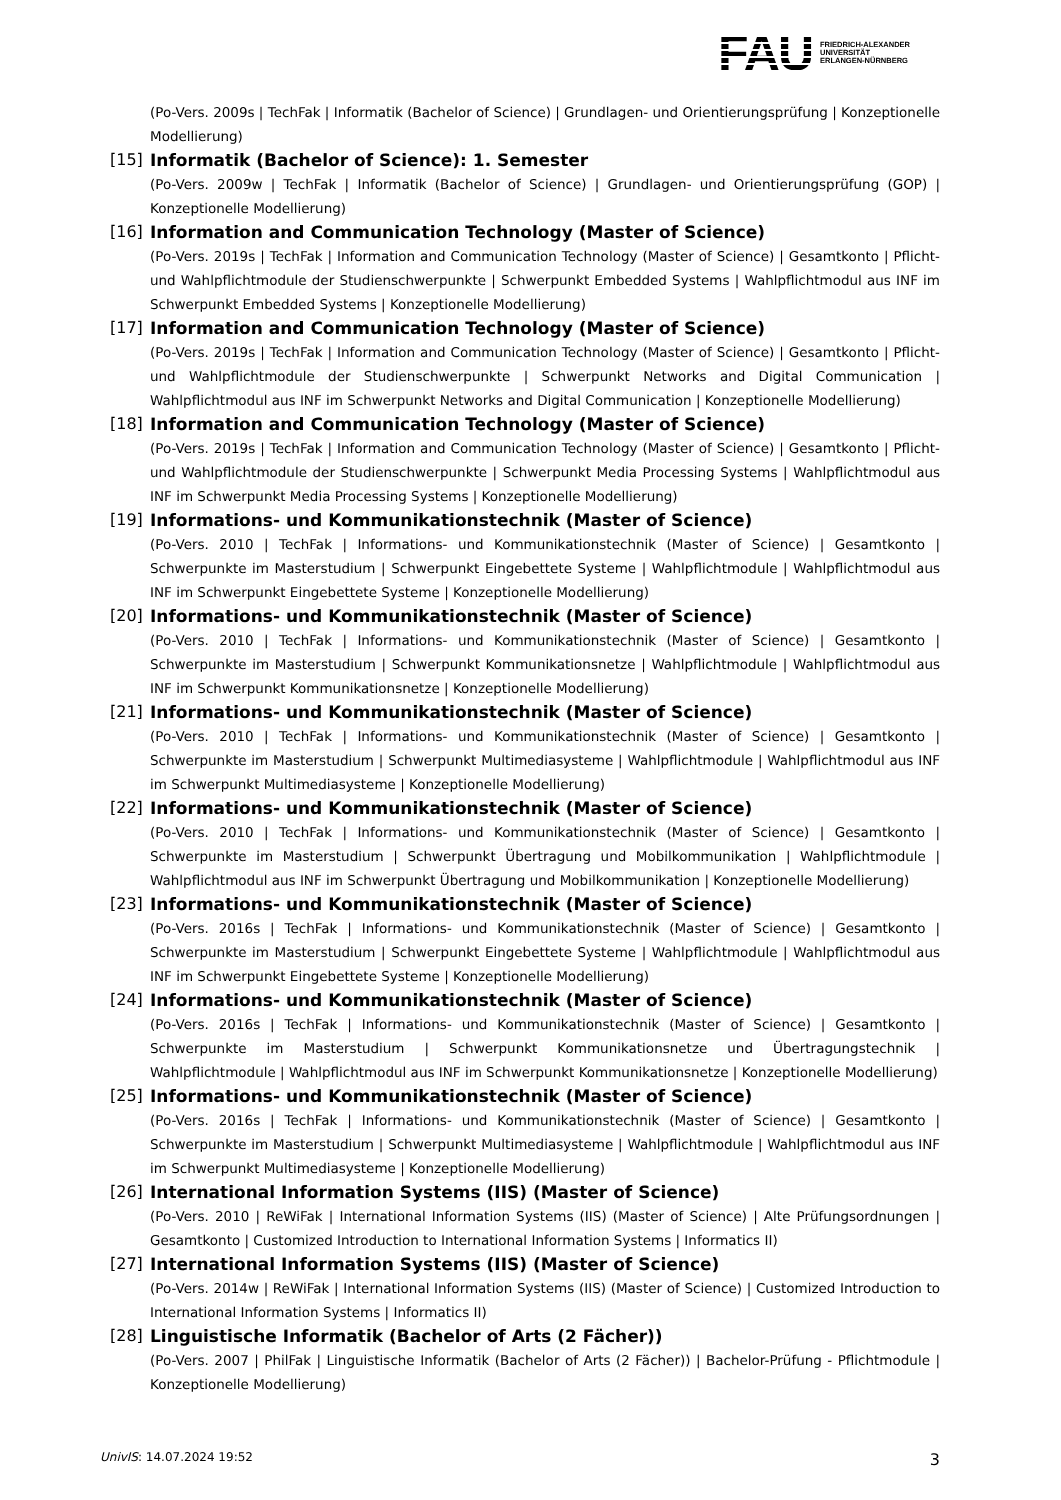FAU
FRIEDRICH-ALEXANDER
UNIVERSITÄT
ERLANGEN-NÜRNBERG
(Po-Vers. 2009s | TechFak | Informatik (Bachelor of Science) | Grundlagen- und Orientierungsprüfung | Konzeptionelle Modellierung)
[15] Informatik (Bachelor of Science): 1. Semester
(Po-Vers. 2009w | TechFak | Informatik (Bachelor of Science) | Grundlagen- und Orientierungsprüfung (GOP) | Konzeptionelle Modellierung)
[16] Information and Communication Technology (Master of Science)
(Po-Vers. 2019s | TechFak | Information and Communication Technology (Master of Science) | Gesamtkonto | Pflicht- und Wahlpflichtmodule der Studienschwerpunkte | Schwerpunkt Embedded Systems | Wahlpflichtmodul aus INF im Schwerpunkt Embedded Systems | Konzeptionelle Modellierung)
[17] Information and Communication Technology (Master of Science)
(Po-Vers. 2019s | TechFak | Information and Communication Technology (Master of Science) | Gesamtkonto | Pflicht- und Wahlpflichtmodule der Studienschwerpunkte | Schwerpunkt Networks and Digital Communication | Wahlpflichtmodul aus INF im Schwerpunkt Networks and Digital Communication | Konzeptionelle Modellierung)
[18] Information and Communication Technology (Master of Science)
(Po-Vers. 2019s | TechFak | Information and Communication Technology (Master of Science) | Gesamtkonto | Pflicht- und Wahlpflichtmodule der Studienschwerpunkte | Schwerpunkt Media Processing Systems | Wahlpflichtmodul aus INF im Schwerpunkt Media Processing Systems | Konzeptionelle Modellierung)
[19] Informations- und Kommunikationstechnik (Master of Science)
(Po-Vers. 2010 | TechFak | Informations- und Kommunikationstechnik (Master of Science) | Gesamtkonto | Schwerpunkte im Masterstudium | Schwerpunkt Eingebettete Systeme | Wahlpflichtmodule | Wahlpflichtmodul aus INF im Schwerpunkt Eingebettete Systeme | Konzeptionelle Modellierung)
[20] Informations- und Kommunikationstechnik (Master of Science)
(Po-Vers. 2010 | TechFak | Informations- und Kommunikationstechnik (Master of Science) | Gesamtkonto | Schwerpunkte im Masterstudium | Schwerpunkt Kommunikationsnetze | Wahlpflichtmodule | Wahlpflichtmodul aus INF im Schwerpunkt Kommunikationsnetze | Konzeptionelle Modellierung)
[21] Informations- und Kommunikationstechnik (Master of Science)
(Po-Vers. 2010 | TechFak | Informations- und Kommunikationstechnik (Master of Science) | Gesamtkonto | Schwerpunkte im Masterstudium | Schwerpunkt Multimediasysteme | Wahlpflichtmodule | Wahlpflichtmodul aus INF im Schwerpunkt Multimediasysteme | Konzeptionelle Modellierung)
[22] Informations- und Kommunikationstechnik (Master of Science)
(Po-Vers. 2010 | TechFak | Informations- und Kommunikationstechnik (Master of Science) | Gesamtkonto | Schwerpunkte im Masterstudium | Schwerpunkt Übertragung und Mobilkommunikation | Wahlpflichtmodule | Wahlpflichtmodul aus INF im Schwerpunkt Übertragung und Mobilkommunikation | Konzeptionelle Modellierung)
[23] Informations- und Kommunikationstechnik (Master of Science)
(Po-Vers. 2016s | TechFak | Informations- und Kommunikationstechnik (Master of Science) | Gesamtkonto | Schwerpunkte im Masterstudium | Schwerpunkt Eingebettete Systeme | Wahlpflichtmodule | Wahlpflichtmodul aus INF im Schwerpunkt Eingebettete Systeme | Konzeptionelle Modellierung)
[24] Informations- und Kommunikationstechnik (Master of Science)
(Po-Vers. 2016s | TechFak | Informations- und Kommunikationstechnik (Master of Science) | Gesamtkonto | Schwerpunkte im Masterstudium | Schwerpunkt Kommunikationsnetze und Übertragungstechnik | Wahlpflichtmodule | Wahlpflichtmodul aus INF im Schwerpunkt Kommunikationsnetze | Konzeptionelle Modellierung)
[25] Informations- und Kommunikationstechnik (Master of Science)
(Po-Vers. 2016s | TechFak | Informations- und Kommunikationstechnik (Master of Science) | Gesamtkonto | Schwerpunkte im Masterstudium | Schwerpunkt Multimediasysteme | Wahlpflichtmodule | Wahlpflichtmodul aus INF im Schwerpunkt Multimediasysteme | Konzeptionelle Modellierung)
[26] International Information Systems (IIS) (Master of Science)
(Po-Vers. 2010 | ReWiFak | International Information Systems (IIS) (Master of Science) | Alte Prüfungsordnungen | Gesamtkonto | Customized Introduction to International Information Systems | Informatics II)
[27] International Information Systems (IIS) (Master of Science)
(Po-Vers. 2014w | ReWiFak | International Information Systems (IIS) (Master of Science) | Customized Introduction to International Information Systems | Informatics II)
[28] Linguistische Informatik (Bachelor of Arts (2 Fächer))
(Po-Vers. 2007 | PhilFak | Linguistische Informatik (Bachelor of Arts (2 Fächer)) | Bachelor-Prüfung - Pflichtmodule | Konzeptionelle Modellierung)
UnivIS: 14.07.2024 19:52 3